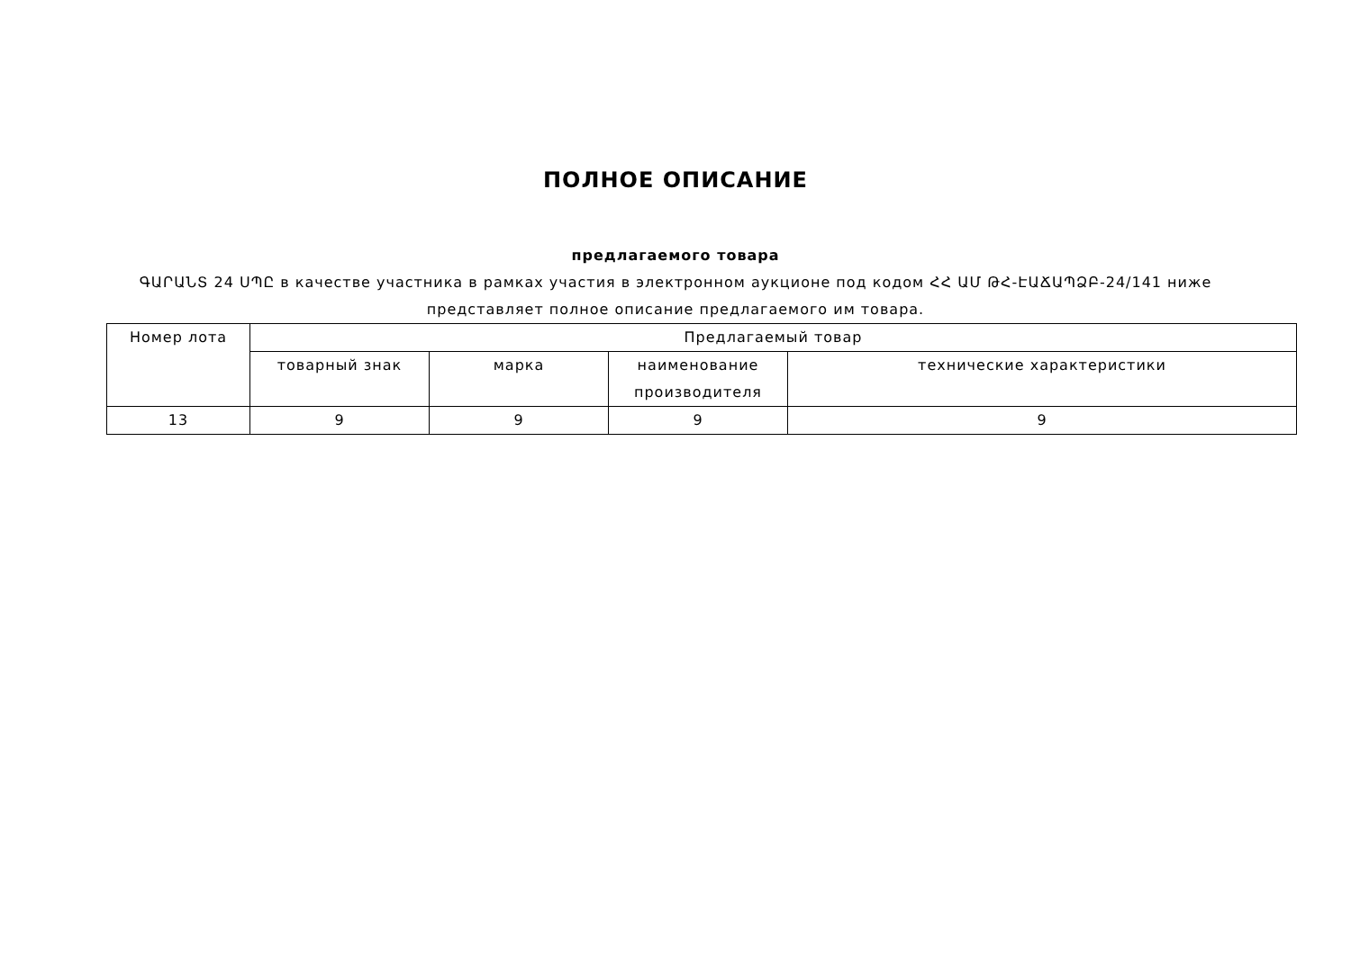ПОЛНОЕ ОПИСАНИЕ
предлагаемого товара
ԳԱՐԱՆՏ 24 ՍՊԸ в качестве участника в рамках участия в электронном аукционе под кодом ՀՀ ԱՄ ԹՀ-ԷԱՃԱՊՁԲ-24/141 ниже представляет полное описание предлагаемого им товара.
| Номер лота | Предлагаемый товар | | | |
| --- | --- | --- | --- | --- |
| | товарный знак | марка | наименование производителя | технические характеристики |
| 13 | 9 | 9 | 9 | 9 |